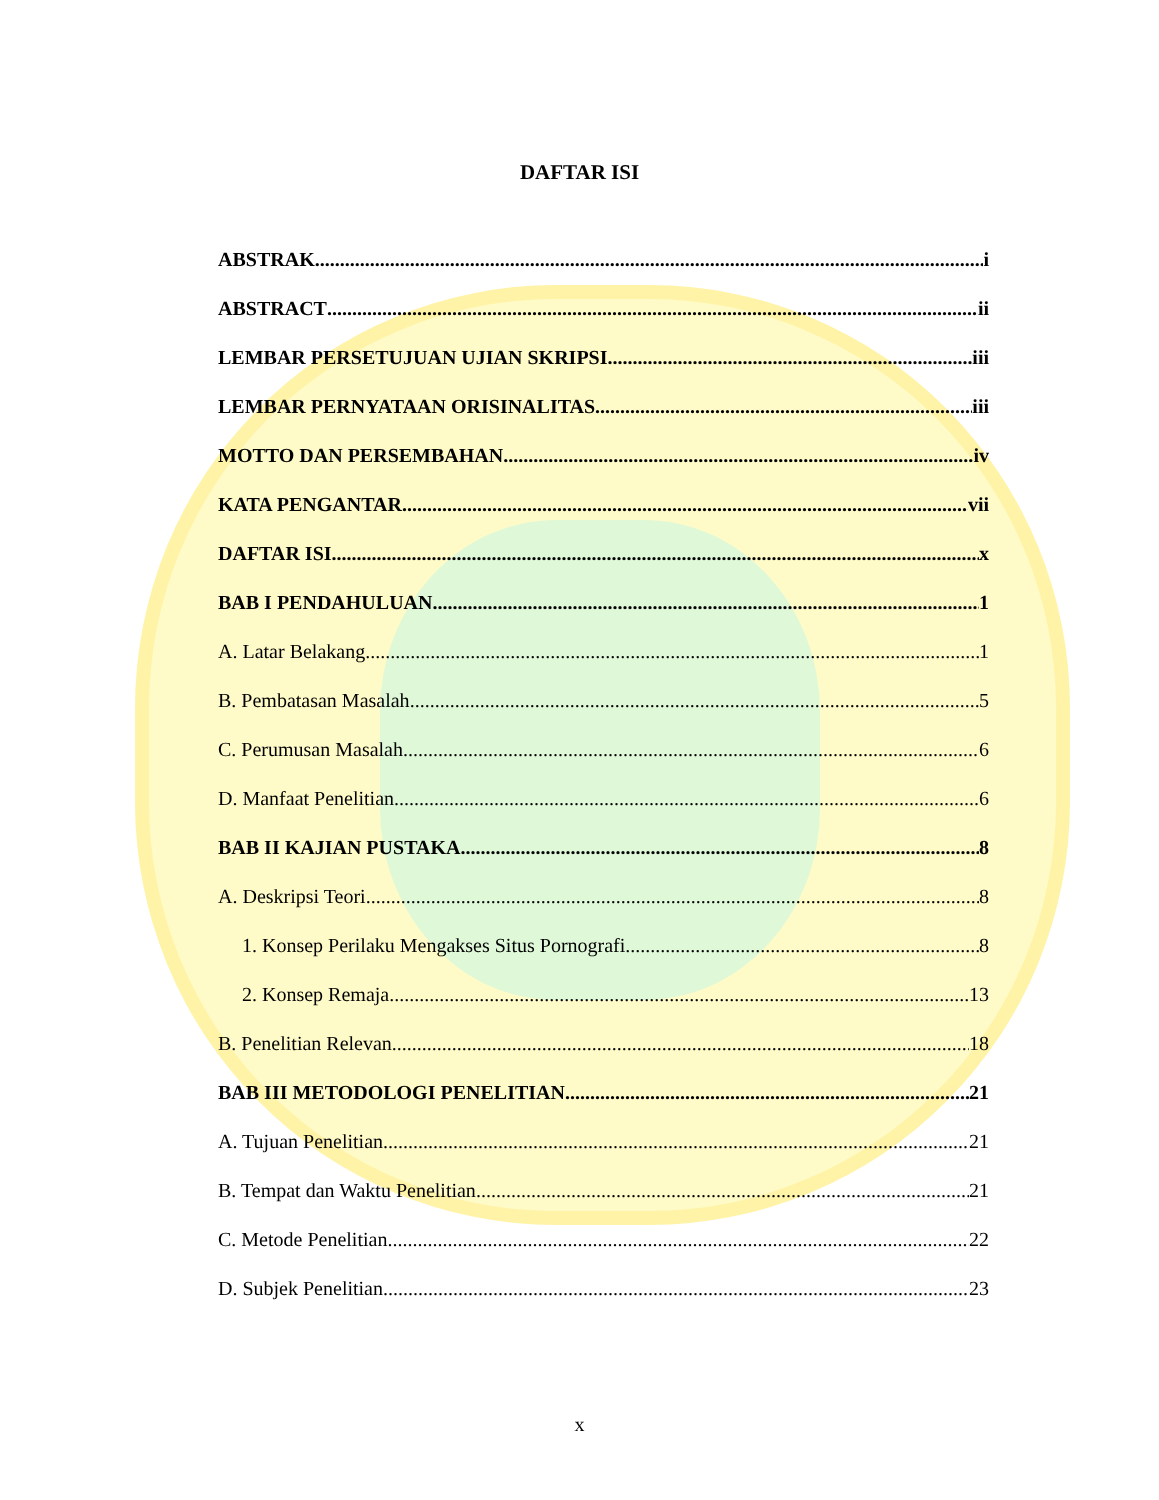DAFTAR ISI
ABSTRAK i
ABSTRACT ii
LEMBAR PERSETUJUAN UJIAN SKRIPSI iii
LEMBAR PERNYATAAN ORISINALITAS iii
MOTTO DAN PERSEMBAHAN iv
KATA PENGANTAR vii
DAFTAR ISI x
BAB I PENDAHULUAN 1
A. Latar Belakang 1
B. Pembatasan Masalah 5
C. Perumusan Masalah 6
D. Manfaat Penelitian 6
BAB II KAJIAN PUSTAKA 8
A. Deskripsi Teori 8
1. Konsep Perilaku Mengakses Situs Pornografi 8
2. Konsep Remaja 13
B. Penelitian Relevan 18
BAB III METODOLOGI PENELITIAN 21
A. Tujuan Penelitian 21
B. Tempat dan Waktu Penelitian 21
C. Metode Penelitian 22
D. Subjek Penelitian 23
x